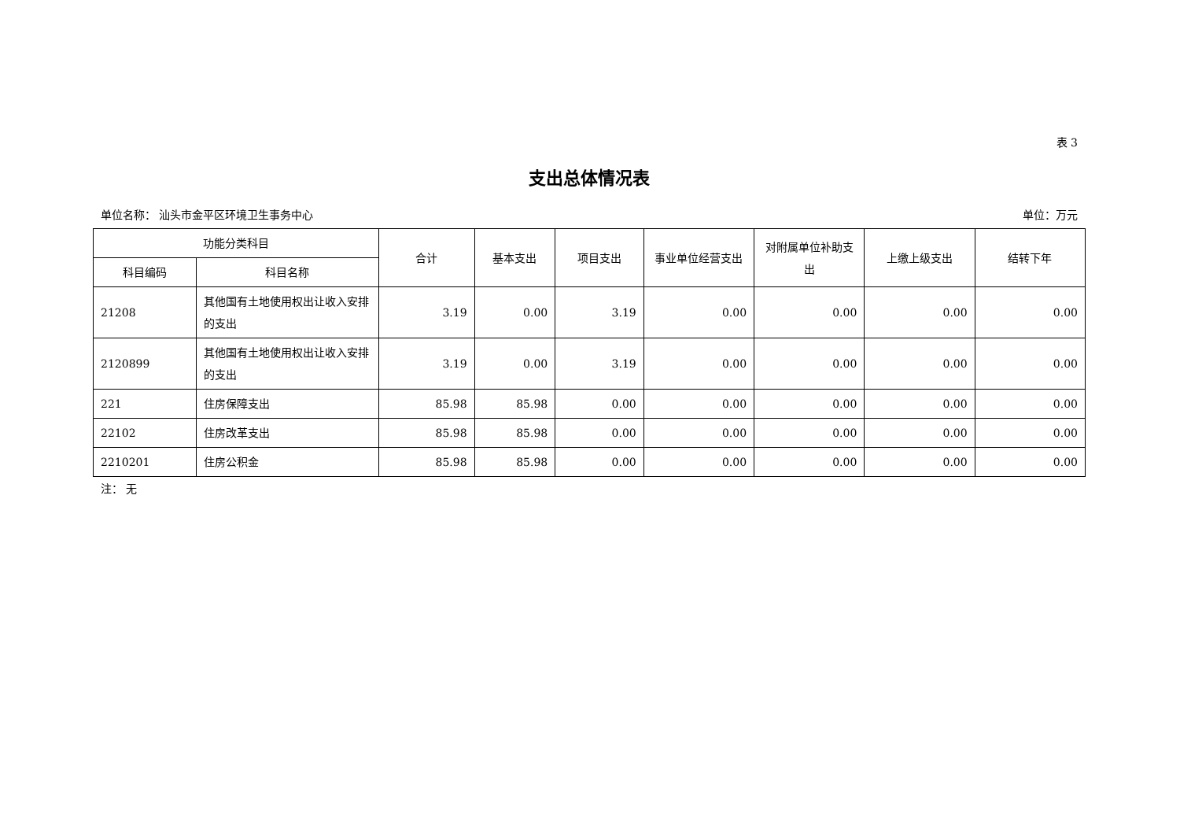表 3
支出总体情况表
单位名称： 汕头市金平区环境卫生事务中心 单位：万元
| 功能分类科目 | | 合计 | 基本支出 | 项目支出 | 事业单位经营支出 | 对附属单位补助支出 | 上缴上级支出 | 结转下年 |
| --- | --- | --- | --- | --- | --- | --- | --- | --- |
| 科目编码 | 科目名称 | | | | | | | |
| 21208 | 其他国有土地使用权出让收入安排的支出 | 3.19 | 0.00 | 3.19 | 0.00 | 0.00 | 0.00 | 0.00 |
| 2120899 | 其他国有土地使用权出让收入安排的支出 | 3.19 | 0.00 | 3.19 | 0.00 | 0.00 | 0.00 | 0.00 |
| 221 | 住房保障支出 | 85.98 | 85.98 | 0.00 | 0.00 | 0.00 | 0.00 | 0.00 |
| 22102 | 住房改革支出 | 85.98 | 85.98 | 0.00 | 0.00 | 0.00 | 0.00 | 0.00 |
| 2210201 | 住房公积金 | 85.98 | 85.98 | 0.00 | 0.00 | 0.00 | 0.00 | 0.00 |
注： 无